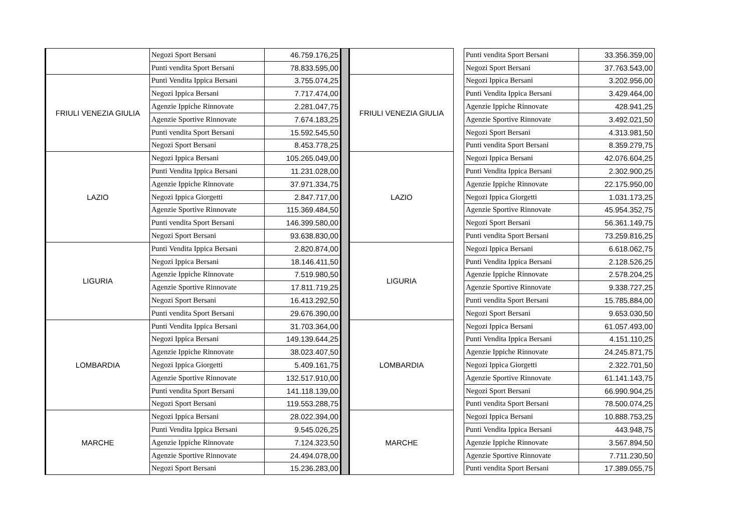| | Negozi Sport Bersani | 46.759.176,25 | | | | Punti vendita Sport Bersani | 33.356.359,00 |
| | Punti vendita Sport Bersani | 78.833.595,00 | | | | Negozi Sport Bersani | 37.763.543,00 |
| FRIULI VENEZIA GIULIA | Punti Vendita Ippica Bersani | 3.755.074,25 | | FRIULI VENEZIA GIULIA | | Negozi Ippica Bersani | 3.202.956,00 |
| | Negozi Ippica Bersani | 7.717.474,00 | | | | Punti Vendita Ippica Bersani | 3.429.464,00 |
| | Agenzie Ippiche Rinnovate | 2.281.047,75 | | | | Agenzie Ippiche Rinnovate | 428.941,25 |
| | Agenzie Sportive Rinnovate | 7.674.183,25 | | | | Agenzie Sportive Rinnovate | 3.492.021,50 |
| | Punti vendita Sport Bersani | 15.592.545,50 | | | | Negozi Sport Bersani | 4.313.981,50 |
| | Negozi Sport Bersani | 8.453.778,25 | | | | Punti vendita Sport Bersani | 8.359.279,75 |
| LAZIO | Negozi Ippica Bersani | 105.265.049,00 | | LAZIO | | Negozi Ippica Bersani | 42.076.604,25 |
| | Punti Vendita Ippica Bersani | 11.231.028,00 | | | | Punti Vendita Ippica Bersani | 2.302.900,25 |
| | Agenzie Ippiche Rinnovate | 37.971.334,75 | | | | Agenzie Ippiche Rinnovate | 22.175.950,00 |
| | Negozi Ippica Giorgetti | 2.847.717,00 | | | | Negozi Ippica Giorgetti | 1.031.173,25 |
| | Agenzie Sportive Rinnovate | 115.369.484,50 | | | | Agenzie Sportive Rinnovate | 45.954.352,75 |
| | Punti vendita Sport Bersani | 146.399.580,00 | | | | Negozi Sport Bersani | 56.361.149,75 |
| | Negozi Sport Bersani | 93.638.830,00 | | | | Punti vendita Sport Bersani | 73.259.816,25 |
| LIGURIA | Punti Vendita Ippica Bersani | 2.820.874,00 | | LIGURIA | | Negozi Ippica Bersani | 6.618.062,75 |
| | Negozi Ippica Bersani | 18.146.411,50 | | | | Punti Vendita Ippica Bersani | 2.128.526,25 |
| | Agenzie Ippiche Rinnovate | 7.519.980,50 | | | | Agenzie Ippiche Rinnovate | 2.578.204,25 |
| | Agenzie Sportive Rinnovate | 17.811.719,25 | | | | Agenzie Sportive Rinnovate | 9.338.727,25 |
| | Negozi Sport Bersani | 16.413.292,50 | | | | Punti vendita Sport Bersani | 15.785.884,00 |
| | Punti vendita Sport Bersani | 29.676.390,00 | | | | Negozi Sport Bersani | 9.653.030,50 |
| LOMBARDIA | Punti Vendita Ippica Bersani | 31.703.364,00 | | LOMBARDIA | | Negozi Ippica Bersani | 61.057.493,00 |
| | Negozi Ippica Bersani | 149.139.644,25 | | | | Punti Vendita Ippica Bersani | 4.151.110,25 |
| | Agenzie Ippiche Rinnovate | 38.023.407,50 | | | | Agenzie Ippiche Rinnovate | 24.245.871,75 |
| | Negozi Ippica Giorgetti | 5.409.161,75 | | | | Negozi Ippica Giorgetti | 2.322.701,50 |
| | Agenzie Sportive Rinnovate | 132.517.910,00 | | | | Agenzie Sportive Rinnovate | 61.141.143,75 |
| | Punti vendita Sport Bersani | 141.118.139,00 | | | | Negozi Sport Bersani | 66.990.904,25 |
| | Negozi Sport Bersani | 119.553.288,75 | | | | Punti vendita Sport Bersani | 78.500.074,25 |
| MARCHE | Negozi Ippica Bersani | 28.022.394,00 | | MARCHE | | Negozi Ippica Bersani | 10.888.753,25 |
| | Punti Vendita Ippica Bersani | 9.545.026,25 | | | | Punti Vendita Ippica Bersani | 443.948,75 |
| | Agenzie Ippiche Rinnovate | 7.124.323,50 | | | | Agenzie Ippiche Rinnovate | 3.567.894,50 |
| | Agenzie Sportive Rinnovate | 24.494.078,00 | | | | Agenzie Sportive Rinnovate | 7.711.230,50 |
| | Negozi Sport Bersani | 15.236.283,00 | | | | Punti vendita Sport Bersani | 17.389.055,75 |